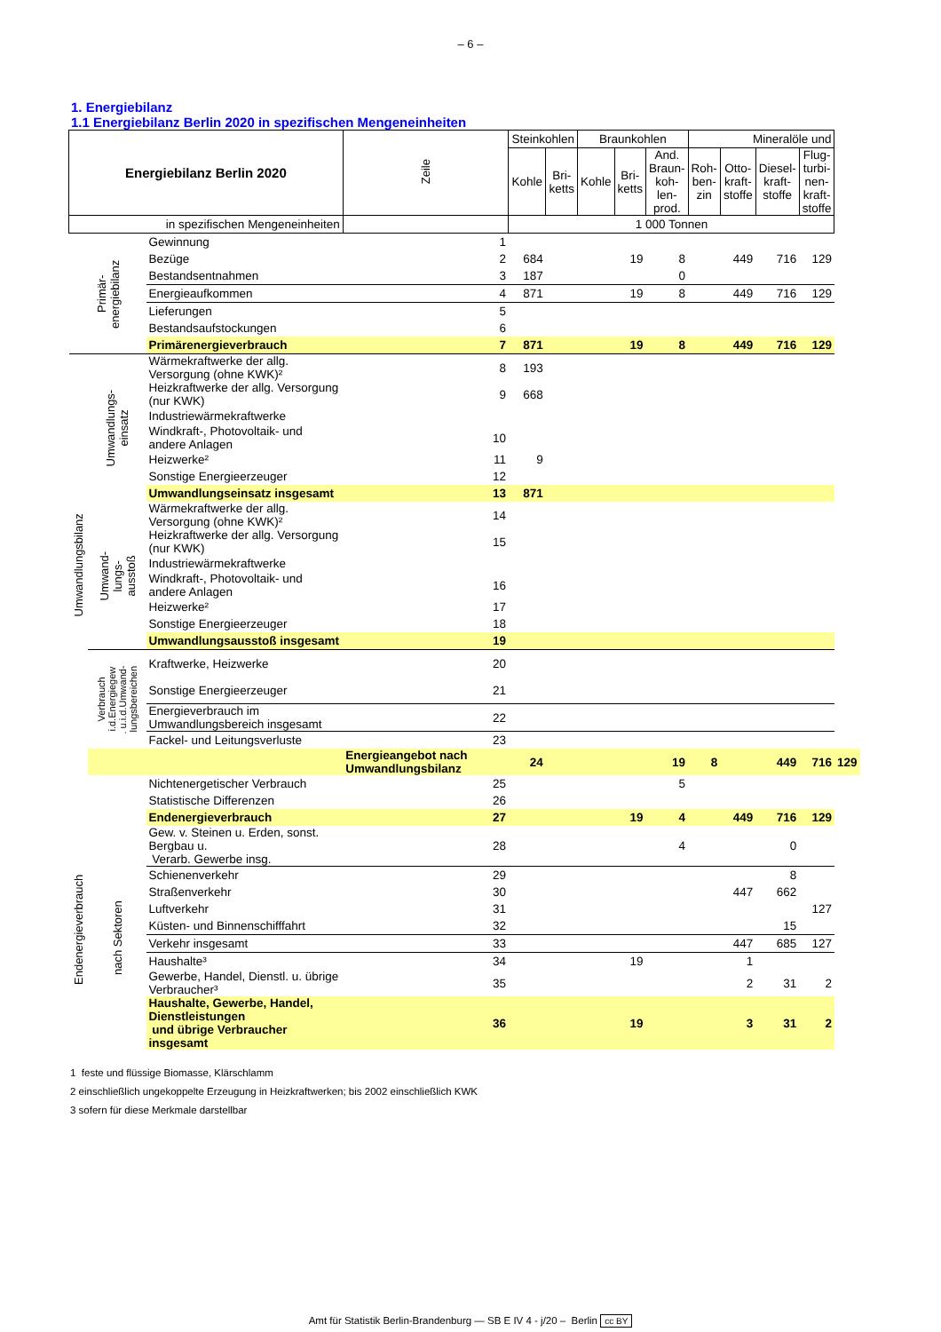– 6 –
1. Energiebilanz
1.1 Energiebilanz Berlin 2020 in spezifischen Mengeneinheiten
| Energiebilanz Berlin 2020 | | | Zeile | Steinkohlen | | Braunkohlen | | | Mineralöle und | | | | |
| --- | --- | --- | --- | --- | --- | --- | --- | --- | --- | --- | --- | --- | --- |
| | | | | Kohle | Bri- ketts | Kohle | Bri- ketts | And. Braun- koh- len- prod. | Roh- ben- zin | Otto- kraft- stoffe | Diesel- kraft- stoffe | Flug- turbi- nen- kraft- stoffe | |
| in spezifischen Mengeneinheiten | | | | 1 000 Tonnen | | | | | | | | | |
| Primär- energiebilanz | | Gewinnung | 1 | | | | | | | | | | |
| | | Bezüge | 2 | 684 | | | 19 | 8 | | 449 | 716 | 129 | |
| | | Bestandsentnahmen | 3 | 187 | | | | 0 | | | | | |
| | | Energieaufkommen | 4 | 871 | | | 19 | 8 | | 449 | 716 | 129 | |
| | | Lieferungen | 5 | | | | | | | | | | |
| | | Bestandsaufstockungen | 6 | | | | | | | | | | |
| | | Primärenergieverbrauch | 7 | 871 | | | 19 | 8 | | 449 | 716 | 129 | |
| Umwandlungsbilanz | Umwandlungs- einsatz | Wärmekraftwerke der allg. Versorgung (ohne KWK)² | 8 | 193 | | | | | | | | | |
| | | Heizkraftwerke der allg. Versorgung (nur KWK) | 9 | 668 | | | | | | | | | |
| | | Industriewärmekraftwerke | | | | | | | | | | | |
| | | Windkraft-, Photovoltaik- und andere Anlagen | 10 | | | | | | | | | | |
| | | Heizwerke² | 11 | 9 | | | | | | | | | |
| | | Sonstige Energieerzeuger | 12 | | | | | | | | | | |
| | | Umwandlungseinsatz insgesamt | 13 | 871 | | | | | | | | | |
| | Umwand- lungs- ausstoß | Wärmekraftwerke der allg. Versorgung (ohne KWK)² | 14 | | | | | | | | | | |
| | | Heizkraftwerke der allg. Versorgung (nur KWK) | 15 | | | | | | | | | | |
| | | Industriewärmekraftwerke | | | | | | | | | | | |
| | | Windkraft-, Photovoltaik- und andere Anlagen | 16 | | | | | | | | | | |
| | | Heizwerke² | 17 | | | | | | | | | | |
| | | Sonstige Energieerzeuger | 18 | | | | | | | | | | |
| | | Umwandlungsausstoß insgesamt | 19 | | | | | | | | | | |
| | Verbrauch i.d.Energiegew . u.i.d.Umwand- lungsbereichen | Kraftwerke, Heizwerke | 20 | | | | | | | | | | |
| | | Sonstige Energieerzeuger | 21 | | | | | | | | | | |
| | | Energieverbrauch im Umwandlungsbereich insgesamt | 22 | | | | | | | | | | |
| | | Fackel- und Leitungsverluste | 23 | | | | | | | | | | |
| | | | Energieangebot nach Umwandlungsbilanz | 24 | | | | 19 | 8 | | 449 | 716 | 129 |
| | | Nichtenergetischer Verbrauch | 25 | | | | | 5 | | | | | |
| | | Statistische Differenzen | 26 | | | | | | | | | | |
| Endenergieverbrauch | | Endenergieverbrauch | 27 | | | | 19 | 4 | | 449 | 716 | 129 | |
| | nach Sektoren | Gew. v. Steinen u. Erden, sonst. Bergbau u. Verarb. Gewerbe insg. | 28 | | | | | 4 | | | 0 | | |
| | | Schienenverkehr | 29 | | | | | | | | 8 | | |
| | | Straßenverkehr | 30 | | | | | | | 447 | 662 | | |
| | | Luftverkehr | 31 | | | | | | | | | 127 | |
| | | Küsten- und Binnenschifffahrt | 32 | | | | | | | | 15 | | |
| | | Verkehr insgesamt | 33 | | | | | | | 447 | 685 | 127 | |
| | | Haushalte³ | 34 | | | | 19 | | | 1 | | | |
| | | Gewerbe, Handel, Dienstl. u. übrige Verbraucher³ | 35 | | | | | | | 2 | 31 | 2 | |
| | | Haushalte, Gewerbe, Handel, Dienstleistungen und übrige Verbraucher insgesamt | 36 | | | | 19 | | | 3 | 31 | 2 | |
1 feste und flüssige Biomasse, Klärschlamm
2 einschließlich ungekoppelte Erzeugung in Heizkraftwerken; bis 2002 einschließlich KWK
3 sofern für diese Merkmale darstellbar
Amt für Statistik Berlin-Brandenburg — SB E IV 4 - j/20 – Berlin cc BY